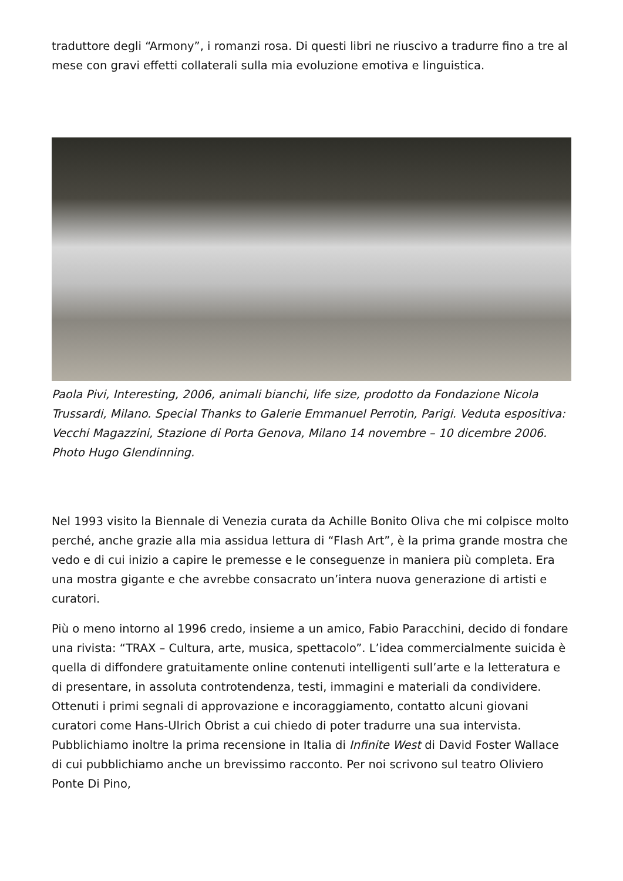traduttore degli “Armony”, i romanzi rosa. Di questi libri ne riuscivo a tradurre fino a tre al mese con gravi effetti collaterali sulla mia evoluzione emotiva e linguistica.
Paola Pivi, Interesting, 2006, animali bianchi, life size, prodotto da Fondazione Nicola Trussardi, Milano. Special Thanks to Galerie Emmanuel Perrotin, Parigi. Veduta espositiva: Vecchi Magazzini, Stazione di Porta Genova, Milano 14 novembre – 10 dicembre 2006. Photo Hugo Glendinning.
Nel 1993 visito la Biennale di Venezia curata da Achille Bonito Oliva che mi colpisce molto perché, anche grazie alla mia assidua lettura di “Flash Art”, è la prima grande mostra che vedo e di cui inizio a capire le premesse e le conseguenze in maniera più completa. Era una mostra gigante e che avrebbe consacrato un’intera nuova generazione di artisti e curatori.
Più o meno intorno al 1996 credo, insieme a un amico, Fabio Paracchini, decido di fondare una rivista: “TRAX – Cultura, arte, musica, spettacolo”. L’idea commercialmente suicida è quella di diffondere gratuitamente online contenuti intelligenti sull’arte e la letteratura e di presentare, in assoluta controtendenza, testi, immagini e materiali da condividere. Ottenuti i primi segnali di approvazione e incoraggiamento, contatto alcuni giovani curatori come Hans-Ulrich Obrist a cui chiedo di poter tradurre una sua intervista. Pubblichiamo inoltre la prima recensione in Italia di Infinite West di David Foster Wallace di cui pubblichiamo anche un brevissimo racconto. Per noi scrivono sul teatro Oliviero Ponte Di Pino,